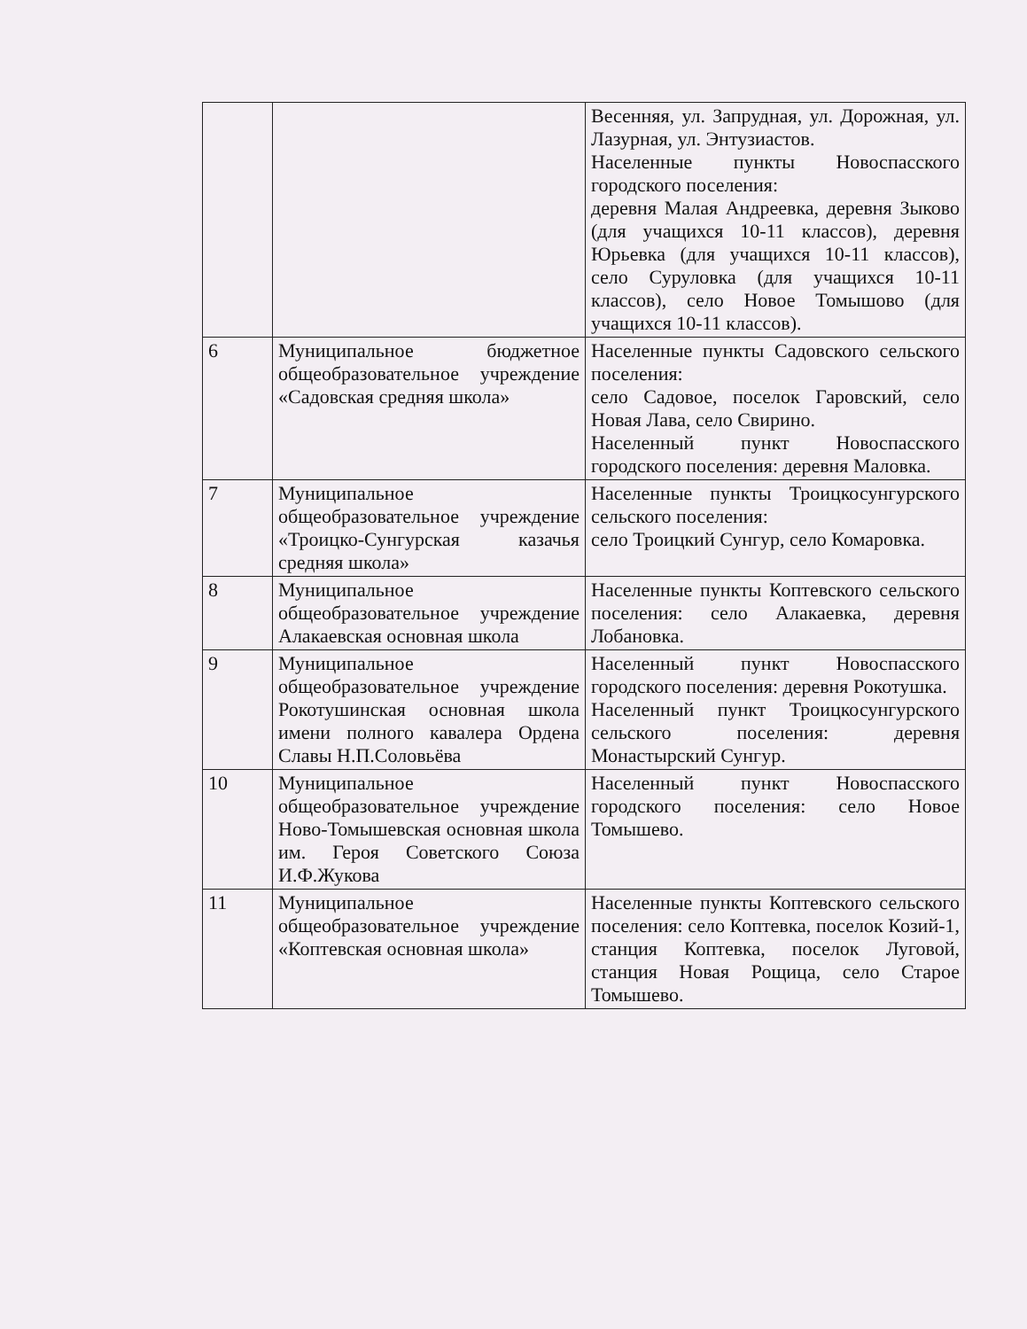| | | Весенняя, ул. Запрудная, ул. Дорожная, ул. Лазурная, ул. Энтузиастов. Населенные пункты Новоспасского городского поселения: деревня Малая Андреевка, деревня Зыково (для учащихся 10-11 классов), деревня Юрьевка (для учащихся 10-11 классов), село Суруловка (для учащихся 10-11 классов), село Новое Томышово (для учащихся 10-11 классов). |
| 6 | Муниципальное бюджетное общеобразовательное учреждение «Садовская средняя школа» | Населенные пункты Садовского сельского поселения: село Садовое, поселок Гаровский, село Новая Лава, село Свирино. Населенный пункт Новоспасского городского поселения: деревня Маловка. |
| 7 | Муниципальное общеобразовательное учреждение «Троицко-Сунгурская казачья средняя школа» | Населенные пункты Троицкосунгурского сельского поселения: село Троицкий Сунгур, село Комаровка. |
| 8 | Муниципальное общеобразовательное учреждение Алакаевская основная школа | Населенные пункты Коптевского сельского поселения: село Алакаевка, деревня Лобановка. |
| 9 | Муниципальное общеобразовательное учреждение Рокотушинская основная школа имени полного кавалера Ордена Славы Н.П.Соловьёва | Населенный пункт Новоспасского городского поселения: деревня Рокотушка. Населенный пункт Троицкосунгурского сельского поселения: деревня Монастырский Сунгур. |
| 10 | Муниципальное общеобразовательное учреждение Ново-Томышевская основная школа им. Героя Советского Союза И.Ф.Жукова | Населенный пункт Новоспасского городского поселения: село Новое Томышево. |
| 11 | Муниципальное общеобразовательное учреждение «Коптевская основная школа» | Населенные пункты Коптевского сельского поселения: село Коптевка, поселок Козий-1, станция Коптевка, поселок Луговой, станция Новая Рощица, село Старое Томышево. |